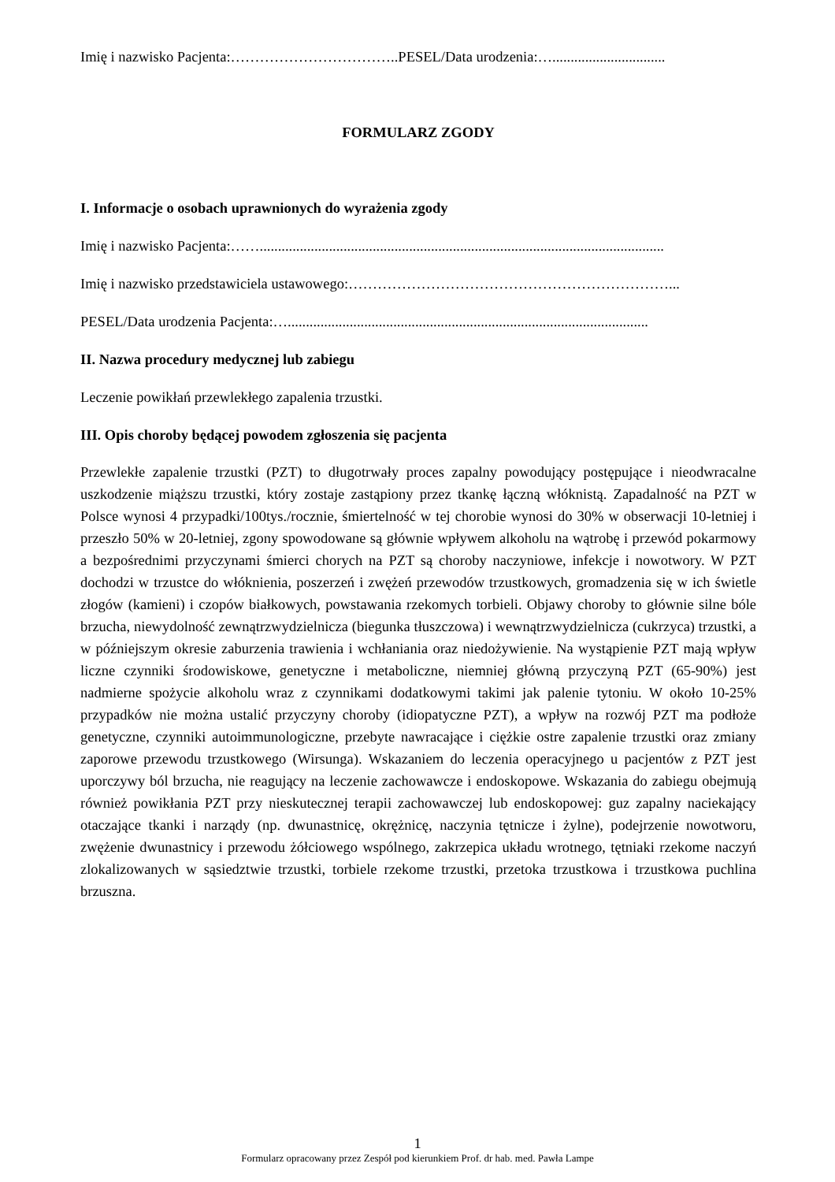Imię i nazwisko Pacjenta:……………………………..PESEL/Data urodzenia:…...............................
FORMULARZ ZGODY
I. Informacje o osobach uprawnionych do wyrażenia zgody
Imię i nazwisko Pacjenta:……...............................................................................................................
Imię i nazwisko przedstawiciela ustawowego:…………………………………………………………...
PESEL/Data urodzenia Pacjenta:…...................................................................................................
II. Nazwa procedury medycznej lub zabiegu
Leczenie powikłań przewlekłego zapalenia trzustki.
III. Opis choroby będącej powodem zgłoszenia się pacjenta
Przewlekłe zapalenie trzustki (PZT) to długotrwały proces zapalny powodujący postępujące i nieodwracalne uszkodzenie miąższu trzustki, który zostaje zastąpiony przez tkankę łączną włóknistą. Zapadalność na PZT w Polsce wynosi 4 przypadki/100tys./rocznie, śmiertelność w tej chorobie wynosi do 30% w obserwacji 10-letniej i przeszło 50% w 20-letniej, zgony spowodowane są głównie wpływem alkoholu na wątrobę i przewód pokarmowy a bezpośrednimi przyczynami śmierci chorych na PZT są choroby naczyniowe, infekcje i nowotwory. W PZT dochodzi w trzustce do włóknienia, poszerzeń i zwężeń przewodów trzustkowych, gromadzenia się w ich świetle złogów (kamieni) i czopów białkowych, powstawania rzekomych torbieli. Objawy choroby to głównie silne bóle brzucha, niewydolność zewnątrzwydzielnicza (biegunka tłuszczowa) i wewnątrzwydzielnicza (cukrzyca) trzustki, a w późniejszym okresie zaburzenia trawienia i wchłaniania oraz niedożywienie. Na wystąpienie PZT mają wpływ liczne czynniki środowiskowe, genetyczne i metaboliczne, niemniej główną przyczyną PZT (65-90%) jest nadmierne spożycie alkoholu wraz z czynnikami dodatkowymi takimi jak palenie tytoniu. W około 10-25% przypadków nie można ustalić przyczyny choroby (idiopatyczne PZT), a wpływ na rozwój PZT ma podłoże genetyczne, czynniki autoimmunologiczne, przebyte nawracające i ciężkie ostre zapalenie trzustki oraz zmiany zaporowe przewodu trzustkowego (Wirsunga). Wskazaniem do leczenia operacyjnego u pacjentów z PZT jest uporczywy ból brzucha, nie reagujący na leczenie zachowawcze i endoskopowe. Wskazania do zabiegu obejmują również powikłania PZT przy nieskutecznej terapii zachowawczej lub endoskopowej: guz zapalny naciekający otaczające tkanki i narządy (np. dwunastnicę, okrężnicę, naczynia tętnicze i żylne), podejrzenie nowotworu, zwężenie dwunastnicy i przewodu żółciowego wspólnego, zakrzepica układu wrotnego, tętniaki rzekome naczyń zlokalizowanych w sąsiedztwie trzustki, torbiele rzekome trzustki, przetoka trzustkowa i trzustkowa puchlina brzuszna.
1
Formularz opracowany przez Zespół pod kierunkiem Prof. dr hab. med. Pawła Lampe